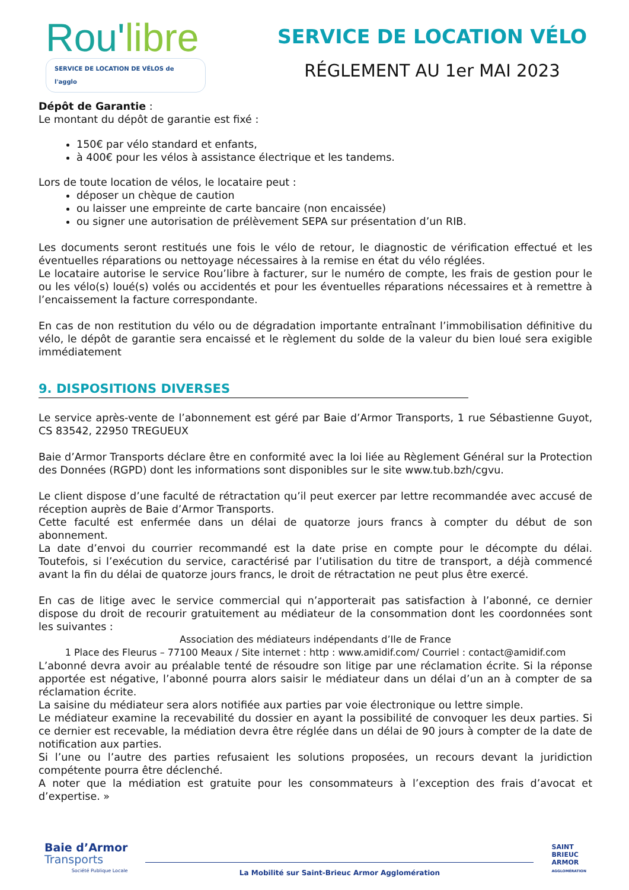Rou'libre
SERVICE DE LOCATION DE VÉLOS de l'agglo
SERVICE DE LOCATION VÉLO
RÉGLEMENT AU 1er MAI 2023
Dépôt de Garantie :
Le montant du dépôt de garantie est fixé :
150€ par vélo standard et enfants,
à 400€ pour les vélos à assistance électrique et les tandems.
Lors de toute location de vélos, le locataire peut :
déposer un chèque de caution
ou laisser une empreinte de carte bancaire (non encaissée)
ou signer une autorisation de prélèvement SEPA sur présentation d’un RIB.
Les documents seront restitués une fois le vélo de retour, le diagnostic de vérification effectué et les éventuelles réparations ou nettoyage nécessaires à la remise en état du vélo réglées.
Le locataire autorise le service Rou’libre à facturer, sur le numéro de compte, les frais de gestion pour le ou les vélo(s) loué(s) volés ou accidentés et pour les éventuelles réparations nécessaires et à remettre à l’encaissement la facture correspondante.
En cas de non restitution du vélo ou de dégradation importante entraînant l’immobilisation définitive du vélo, le dépôt de garantie sera encaissé et le règlement du solde de la valeur du bien loué sera exigible immédiatement
9. DISPOSITIONS DIVERSES
Le service après-vente de l’abonnement est géré par Baie d’Armor Transports, 1 rue Sébastienne Guyot, CS 83542, 22950 TREGUEUX
Baie d’Armor Transports déclare être en conformité avec la loi liée au Règlement Général sur la Protection des Données (RGPD) dont les informations sont disponibles sur le site www.tub.bzh/cgvu.
Le client dispose d’une faculté de rétractation qu’il peut exercer par lettre recommandée avec accusé de réception auprès de Baie d’Armor Transports.
Cette faculté est enfermée dans un délai de quatorze jours francs à compter du début de son abonnement.
La date d’envoi du courrier recommandé est la date prise en compte pour le décompte du délai. Toutefois, si l’exécution du service, caractérisé par l’utilisation du titre de transport, a déjà commencé avant la fin du délai de quatorze jours francs, le droit de rétractation ne peut plus être exercé.
En cas de litige avec le service commercial qui n’apporterait pas satisfaction à l’abonné, ce dernier dispose du droit de recourir gratuitement au médiateur de la consommation dont les coordonnées sont les suivantes :
Association des médiateurs indépendants d’Ile de France
1 Place des Fleurus – 77100 Meaux / Site internet : http : www.amidif.com/ Courriel : contact@amidif.com
L’abonné devra avoir au préalable tenté de résoudre son litige par une réclamation écrite. Si la réponse apportée est négative, l’abonné pourra alors saisir le médiateur dans un délai d’un an à compter de sa réclamation écrite.
La saisine du médiateur sera alors notifiée aux parties par voie électronique ou lettre simple.
Le médiateur examine la recevabilité du dossier en ayant la possibilité de convoquer les deux parties. Si ce dernier est recevable, la médiation devra être réglée dans un délai de 90 jours à compter de la date de notification aux parties.
Si l’une ou l’autre des parties refusaient les solutions proposées, un recours devant la juridiction compétente pourra être déclenché.
A noter que la médiation est gratuite pour les consommateurs à l’exception des frais d’avocat et d’expertise. »
Baie d’Armor
Transports
Société Publique Locale
La Mobilité sur Saint-Brieuc Armor Agglomération
SAINT
BRIEUC
ARMOR
AGGLOMÉRATION